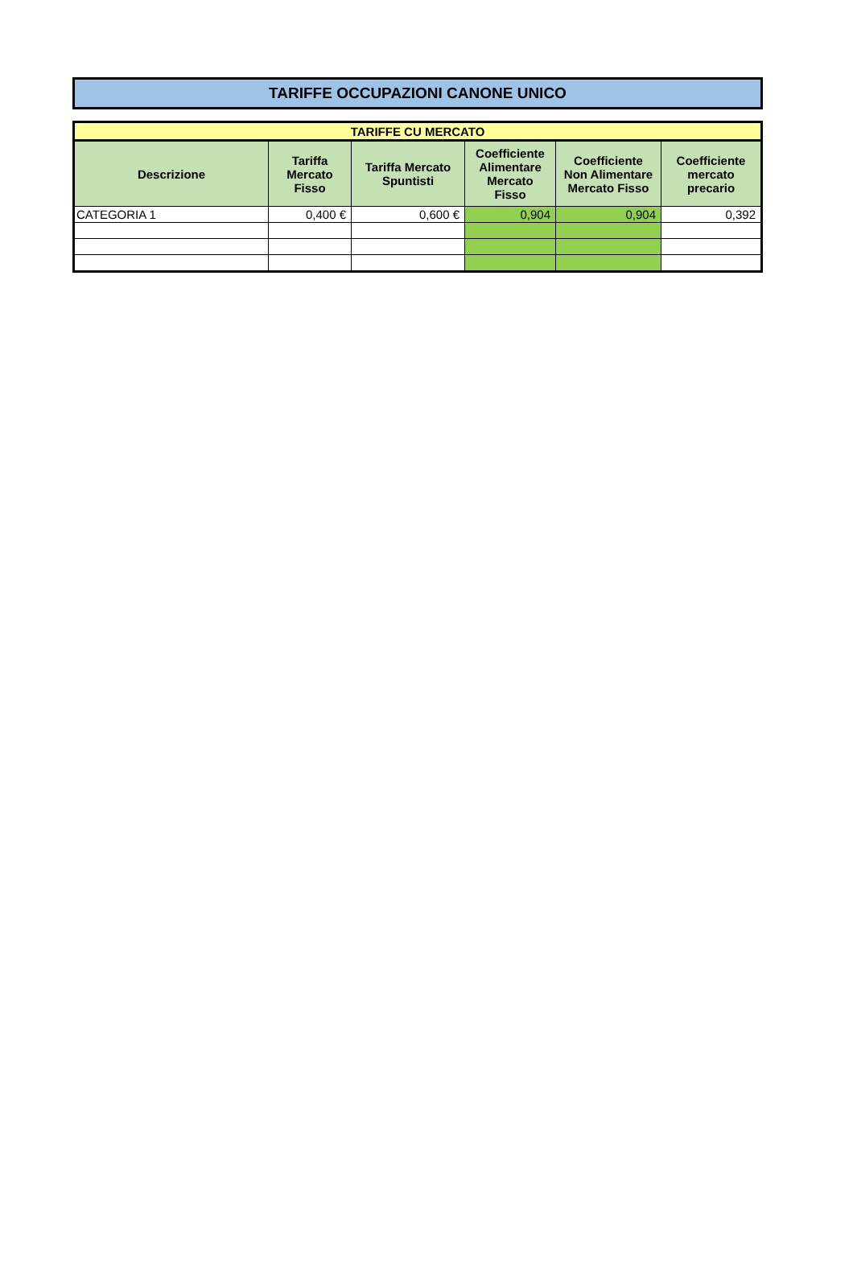TARIFFE OCCUPAZIONI CANONE UNICO
| TARIFFE CU MERCATO | | | | | |
| --- | --- | --- | --- | --- | --- |
| Descrizione | Tariffa Mercato Fisso | Tariffa Mercato Spuntisti | Coefficiente Alimentare Mercato Fisso | Coefficiente Non Alimentare Mercato Fisso | Coefficiente mercato precario |
| CATEGORIA 1 | 0,400 € | 0,600 € | 0,904 | 0,904 | 0,392 |